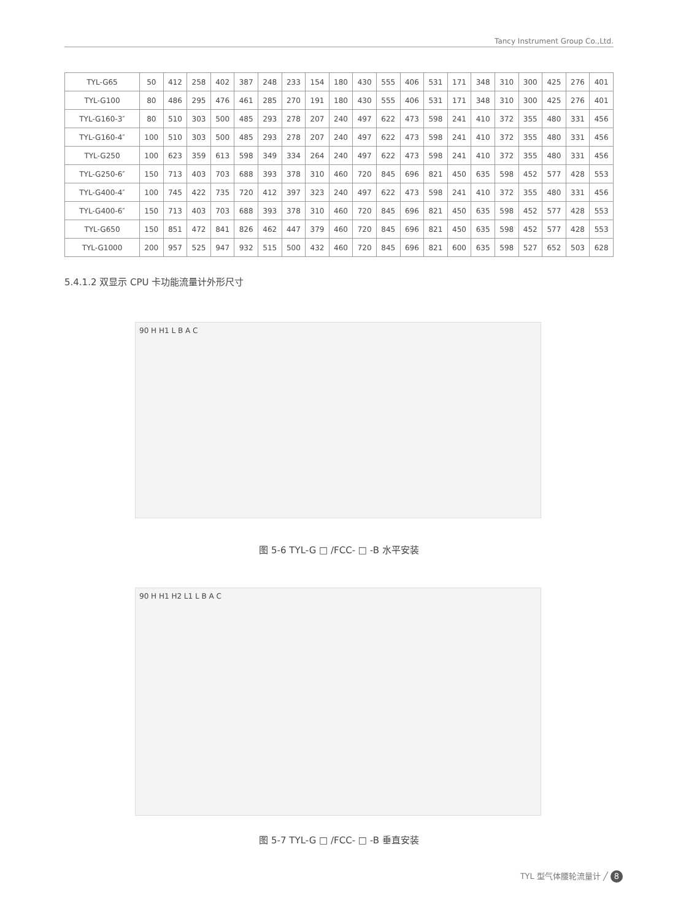Tancy Instrument Group Co.,Ltd.
| TYL-G65 | 50 | 412 | 258 | 402 | 387 | 248 | 233 | 154 | 180 | 430 | 555 | 406 | 531 | 171 | 348 | 310 | 300 | 425 | 276 | 401 |
| TYL-G100 | 80 | 486 | 295 | 476 | 461 | 285 | 270 | 191 | 180 | 430 | 555 | 406 | 531 | 171 | 348 | 310 | 300 | 425 | 276 | 401 |
| TYL-G160-3″ | 80 | 510 | 303 | 500 | 485 | 293 | 278 | 207 | 240 | 497 | 622 | 473 | 598 | 241 | 410 | 372 | 355 | 480 | 331 | 456 |
| TYL-G160-4″ | 100 | 510 | 303 | 500 | 485 | 293 | 278 | 207 | 240 | 497 | 622 | 473 | 598 | 241 | 410 | 372 | 355 | 480 | 331 | 456 |
| TYL-G250 | 100 | 623 | 359 | 613 | 598 | 349 | 334 | 264 | 240 | 497 | 622 | 473 | 598 | 241 | 410 | 372 | 355 | 480 | 331 | 456 |
| TYL-G250-6″ | 150 | 713 | 403 | 703 | 688 | 393 | 378 | 310 | 460 | 720 | 845 | 696 | 821 | 450 | 635 | 598 | 452 | 577 | 428 | 553 |
| TYL-G400-4″ | 100 | 745 | 422 | 735 | 720 | 412 | 397 | 323 | 240 | 497 | 622 | 473 | 598 | 241 | 410 | 372 | 355 | 480 | 331 | 456 |
| TYL-G400-6″ | 150 | 713 | 403 | 703 | 688 | 393 | 378 | 310 | 460 | 720 | 845 | 696 | 821 | 450 | 635 | 598 | 452 | 577 | 428 | 553 |
| TYL-G650 | 150 | 851 | 472 | 841 | 826 | 462 | 447 | 379 | 460 | 720 | 845 | 696 | 821 | 450 | 635 | 598 | 452 | 577 | 428 | 553 |
| TYL-G1000 | 200 | 957 | 525 | 947 | 932 | 515 | 500 | 432 | 460 | 720 | 845 | 696 | 821 | 600 | 635 | 598 | 527 | 652 | 503 | 628 |
5.4.1.2 双显示 CPU 卡功能流量计外形尺寸
90 H H1 L B A C
图 5-6 TYL-G □ /FCC- □ -B 水平安装
90 H H1 H2 L1 L B A C
图 5-7 TYL-G □ /FCC- □ -B 垂直安装
TYL 型气体腰轮流量计 ╱ 8